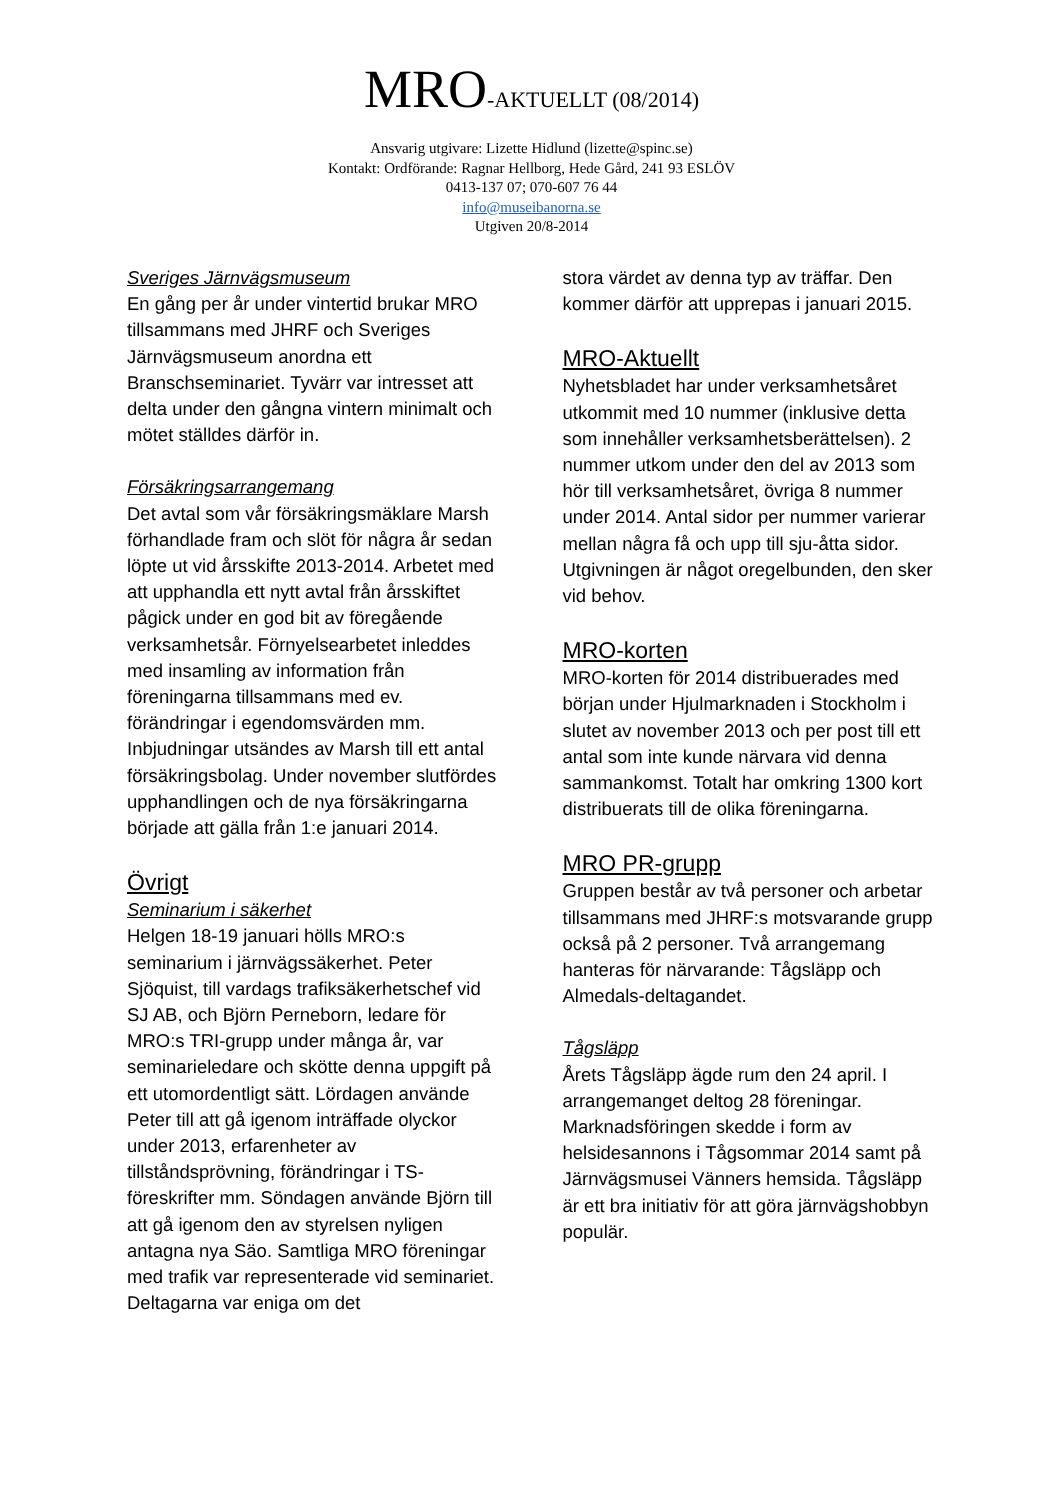MRO-AKTUELLT (08/2014)
Ansvarig utgivare: Lizette Hidlund (lizette@spinc.se)
Kontakt: Ordförande: Ragnar Hellborg, Hede Gård, 241 93 ESLÖV
0413-137 07; 070-607 76 44
info@museibanorna.se
Utgiven 20/8-2014
Sveriges Järnvägsmuseum
En gång per år under vintertid brukar MRO tillsammans med JHRF och Sveriges Järnvägsmuseum anordna ett Branschseminariet. Tyvärr var intresset att delta under den gångna vintern minimalt och mötet ställdes därför in.
Försäkringsarrangemang
Det avtal som vår försäkringsmäklare Marsh förhandlade fram och slöt för några år sedan löpte ut vid årsskifte 2013-2014. Arbetet med att upphandla ett nytt avtal från årsskiftet pågick under en god bit av föregående verksamhetsår. Förnyelsearbetet inleddes med insamling av information från föreningarna tillsammans med ev. förändringar i egendomsvärden mm. Inbjudningar utsändes av Marsh till ett antal försäkringsbolag. Under november slutfördes upphandlingen och de nya försäkringarna började att gälla från 1:e januari 2014.
Övrigt
Seminarium i säkerhet
Helgen 18-19 januari hölls MRO:s seminarium i järnvägssäkerhet. Peter Sjöquist, till vardags trafiksäkerhetschef vid SJ AB, och Björn Perneborn, ledare för MRO:s TRI-grupp under många år, var seminarieledare och skötte denna uppgift på ett utomordentligt sätt. Lördagen använde Peter till att gå igenom inträffade olyckor under 2013, erfarenheter av tillståndsprövning, förändringar i TS-föreskrifter mm. Söndagen använde Björn till att gå igenom den av styrelsen nyligen antagna nya Säo. Samtliga MRO föreningar med trafik var representerade vid seminariet. Deltagarna var eniga om det
stora värdet av denna typ av träffar. Den kommer därför att upprepas i januari 2015.
MRO-Aktuellt
Nyhetsbladet har under verksamhetsåret utkommit med 10 nummer (inklusive detta som innehåller verksamhetsberättelsen). 2 nummer utkom under den del av 2013 som hör till verksamhetsåret, övriga 8 nummer under 2014. Antal sidor per nummer varierar mellan några få och upp till sju-åtta sidor. Utgivningen är något oregelbunden, den sker vid behov.
MRO-korten
MRO-korten för 2014 distribuerades med början under Hjulmarknaden i Stockholm i slutet av november 2013 och per post till ett antal som inte kunde närvara vid denna sammankomst. Totalt har omkring 1300 kort distribuerats till de olika föreningarna.
MRO PR-grupp
Gruppen består av två personer och arbetar tillsammans med JHRF:s motsvarande grupp också på 2 personer. Två arrangemang hanteras för närvarande: Tågsläpp och Almedals-deltagandet.
Tågsläpp
Årets Tågsläpp ägde rum den 24 april. I arrangemanget deltog 28 föreningar. Marknadsföringen skedde i form av helsidesannons i Tågsommar 2014 samt på Järnvägsmusei Vänners hemsida. Tågsläpp är ett bra initiativ för att göra järnvägshobbyn populär.